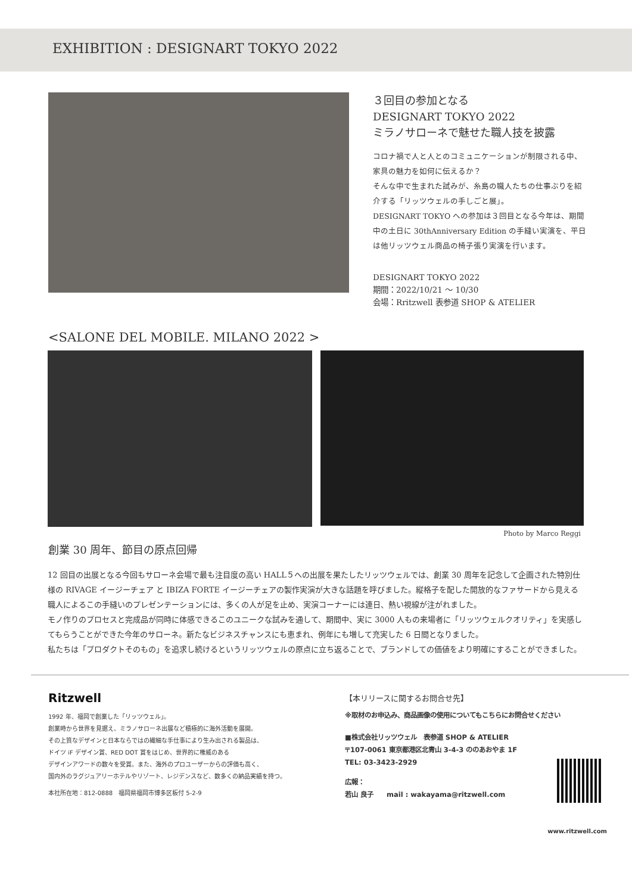EXHIBITION : DESIGNART TOKYO 2022
３回目の参加となる
DESIGNART TOKYO 2022
ミラノサローネで魅せた職人技を披露
コロナ禍で人と人とのコミュニケーションが制限される中、家具の魅力を如何に伝えるか？
そんな中で生まれた試みが、糸島の職人たちの仕事ぶりを紹介する「リッツウェルの手しごと展」。
DESIGNART TOKYO への参加は３回目となる今年は、期間中の土日に 30thAnniversary Edition の手縫い実演を、平日は他リッツウェル商品の椅子張り実演を行います。
DESIGNART TOKYO 2022
期間：2022/10/21 〜 10/30
会場：Rritzwell 表参道 SHOP & ATELIER
<SALONE DEL MOBILE. MILANO 2022 >
Photo by Marco Reggi
創業 30 周年、節目の原点回帰
12 回目の出展となる今回もサローネ会場で最も注目度の高い HALL５への出展を果たしたリッツウェルでは、創業 30 周年を記念して企画された特別仕様の RIVAGE イージーチェア と IBIZA FORTE イージーチェアの製作実演が大きな話題を呼びました。縦格子を配した開放的なファサードから見える職人によるこの手縫いのプレゼンテーションには、多くの人が足を止め、実演コーナーには連日、熱い視線が注がれました。
モノ作りのプロセスと完成品が同時に体感できるこのユニークな試みを通して、期間中、実に 3000 人もの来場者に「リッツウェルクオリティ」を実感してもらうことができた今年のサローネ。新たなビジネスチャンスにも恵まれ、例年にも増して充実した 6 日間となりました。
私たちは「プロダクトそのもの」を追求し続けるというリッツウェルの原点に立ち返ることで、ブランドしての価値をより明確にすることができました。
Ritzwell
1992 年、福岡で創業した「リッツウェル」。
創業時から世界を見据え、ミラノサローネ出展など積極的に海外活動を展開。
その上質なデザインと日本ならではの繊細な手仕事により生み出される製品は、
ドイツ iF デザイン賞、RED DOT 賞をはじめ、世界的に権威のある
デザインアワードの数々を受賞。また、海外のプロユーザーからの評価も高く、
国内外のラグジュアリーホテルやリゾート、レジデンスなど、数多くの納品実績を持つ。
本社所在地：812-0888　福岡県福岡市博多区板付 5-2-9
【本リリースに関するお問合せ先】
※取材のお申込み、商品画像の使用についてもこちらにお問合せください
■株式会社リッツウェル　表参道 SHOP & ATELIER
〒107-0061 東京都港区北青山 3-4-3 ののあおやま 1F
TEL: 03-3423-2929
広報：
若山 良子　　mail : wakayama@ritzwell.com
www.ritzwell.com